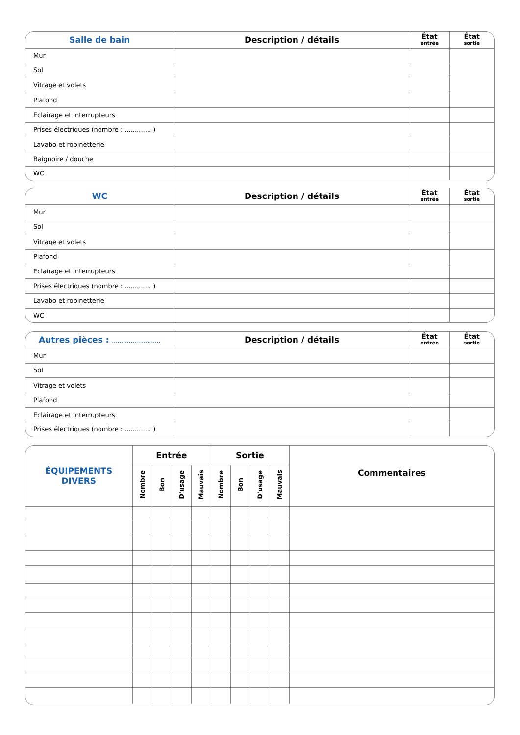| Salle de bain | Description / détails | État entrée | État sortie |
| --- | --- | --- | --- |
| Mur | | | |
| Sol | | | |
| Vitrage et volets | | | |
| Plafond | | | |
| Eclairage et interrupteurs | | | |
| Prises électriques (nombre : ............. ) | | | |
| Lavabo et robinetterie | | | |
| Baignoire / douche | | | |
| WC | | | |
| WC | Description / détails | État entrée | État sortie |
| --- | --- | --- | --- |
| Mur | | | |
| Sol | | | |
| Vitrage et volets | | | |
| Plafond | | | |
| Eclairage et interrupteurs | | | |
| Prises électriques (nombre : ............. ) | | | |
| Lavabo et robinetterie | | | |
| WC | | | |
| Autres pièces : .......................... | Description / détails | État entrée | État sortie |
| --- | --- | --- | --- |
| Mur | | | |
| Sol | | | |
| Vitrage et volets | | | |
| Plafond | | | |
| Eclairage et interrupteurs | | | |
| Prises électriques (nombre : ............. ) | | | |
| ÉQUIPEMENTS DIVERS | Entrée | | | | Sortie | | | | Commentaires |
| --- | --- | --- | --- | --- | --- | --- | --- | --- | --- |
| | Nombre | Bon | D'usage | Mauvais | Nombre | Bon | D'usage | Mauvais | |